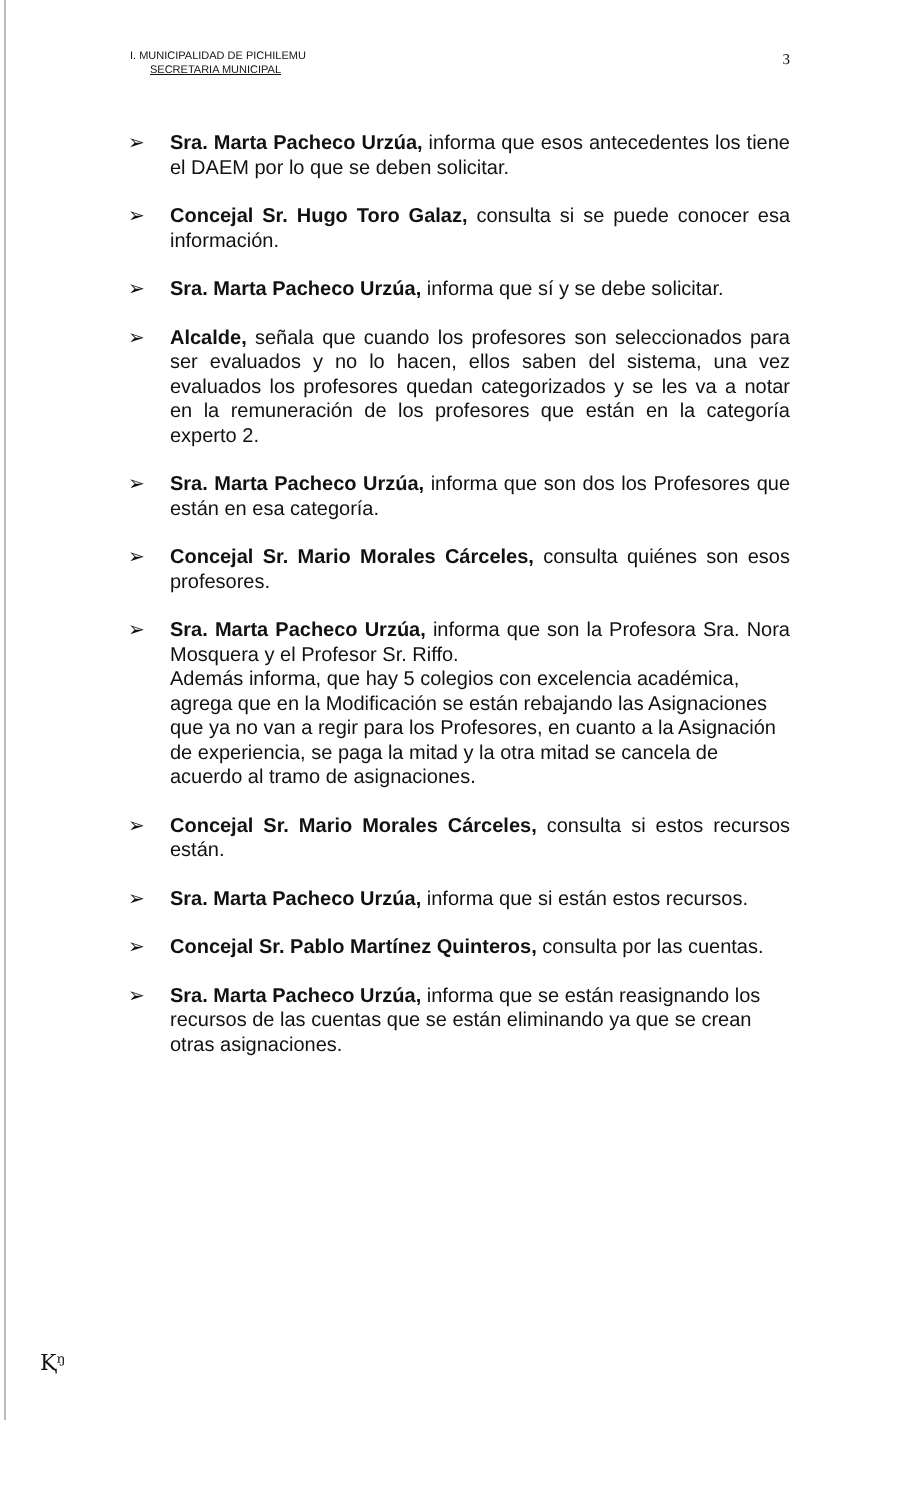I. MUNICIPALIDAD DE PICHILEMU
SECRETARIA MUNICIPAL
3
➢ Sra. Marta Pacheco Urzúa, informa que esos antecedentes los tiene el DAEM por lo que se deben solicitar.
➢ Concejal Sr. Hugo Toro Galaz, consulta si se puede conocer esa información.
➢ Sra. Marta Pacheco Urzúa, informa que sí y se debe solicitar.
➢ Alcalde, señala que cuando los profesores son seleccionados para ser evaluados y no lo hacen, ellos saben del sistema, una vez evaluados los profesores quedan categorizados y se les va a notar en la remuneración de los profesores que están en la categoría experto 2.
➢ Sra. Marta Pacheco Urzúa, informa que son dos los Profesores que están en esa categoría.
➢ Concejal Sr. Mario Morales Cárceles, consulta quiénes son esos profesores.
➢ Sra. Marta Pacheco Urzúa, informa que son la Profesora Sra. Nora Mosquera y el Profesor Sr. Riffo.
Además informa, que hay 5 colegios con excelencia académica, agrega que en la Modificación se están rebajando las Asignaciones que ya no van a regir para los Profesores, en cuanto a la Asignación de experiencia, se paga la mitad y la otra mitad se cancela de acuerdo al tramo de asignaciones.
➢ Concejal Sr. Mario Morales Cárceles, consulta si estos recursos están.
➢ Sra. Marta Pacheco Urzúa, informa que si están estos recursos.
➢ Concejal Sr. Pablo Martínez Quinteros, consulta por las cuentas.
➢ Sra. Marta Pacheco Urzúa, informa que se están reasignando los recursos de las cuentas que se están eliminando ya que se crean otras asignaciones.
Ⱪᵑ